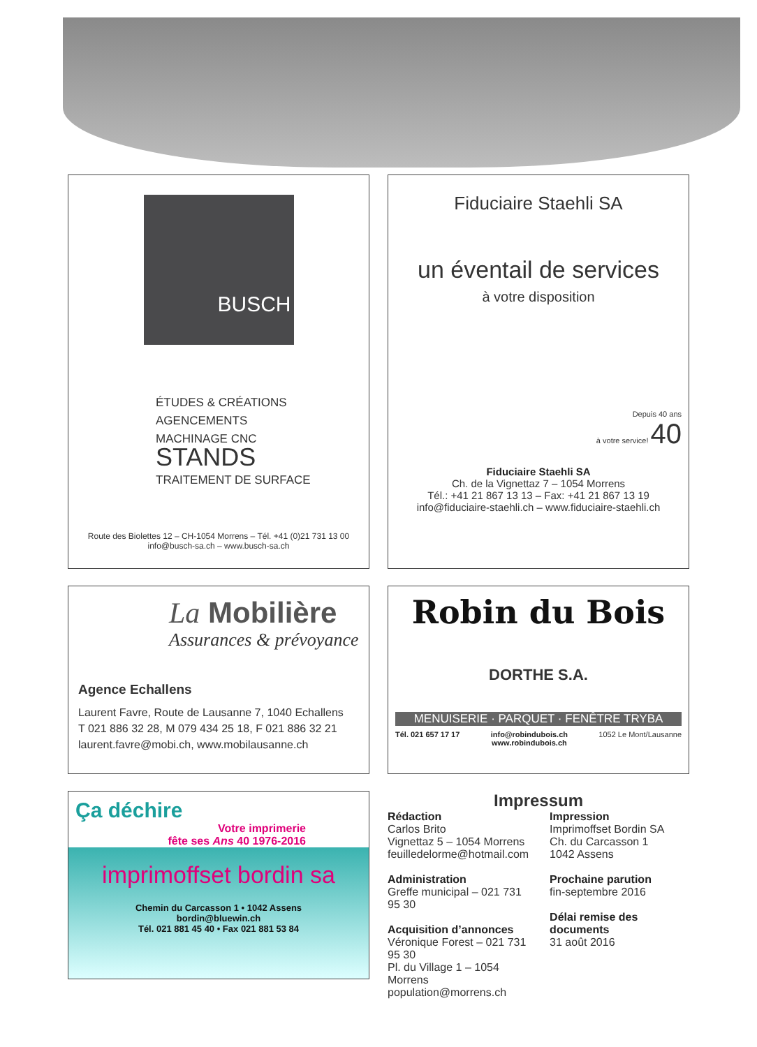BUSCH
ÉTUDES & CRÉATIONS
AGENCEMENTS
MACHINAGE CNC
STANDS
TRAITEMENT DE SURFACE
Route des Biolettes 12 – CH-1054 Morrens – Tél. +41 (0)21 731 13 00
info@busch-sa.ch – www.busch-sa.ch
Fiduciaire Staehli SA
un éventail de services
à votre disposition
Depuis 40 ans
à votre service! 40
Fiduciaire Staehli SA
Ch. de la Vignettaz 7 – 1054 Morrens
Tél.: +41 21 867 13 13 – Fax: +41 21 867 13 19
info@fiduciaire-staehli.ch – www.fiduciaire-staehli.ch
La Mobilière
Assurances & prévoyance
Agence Echallens
Laurent Favre, Route de Lausanne 7, 1040 Echallens
T 021 886 32 28, M 079 434 25 18, F 021 886 32 21
laurent.favre@mobi.ch, www.mobilausanne.ch
Robin du Bois
DORTHE S.A.
MENUISERIE · PARQUET · FENÊTRE TRYBA
Tél. 021 657 17 17 info@robindubois.ch
www.robindubois.ch 1052 Le Mont/Lausanne
Ça déchire
Votre imprimerie
fête ses Ans 40 1976-2016
imprimoffset bordin sa
Chemin du Carcasson 1 • 1042 Assens
bordin@bluewin.ch
Tél. 021 881 45 40 • Fax 021 881 53 84
Impressum
Rédaction
Carlos Brito
Vignettaz 5 – 1054 Morrens
feuilledelorme@hotmail.com
Administration
Greffe municipal – 021 731 95 30
Acquisition d’annonces
Véronique Forest – 021 731 95 30
Pl. du Village 1 – 1054 Morrens
population@morrens.ch
Impression
Imprimoffset Bordin SA
Ch. du Carcasson 1
1042 Assens
Prochaine parution
fin-septembre 2016
Délai remise des documents
31 août 2016